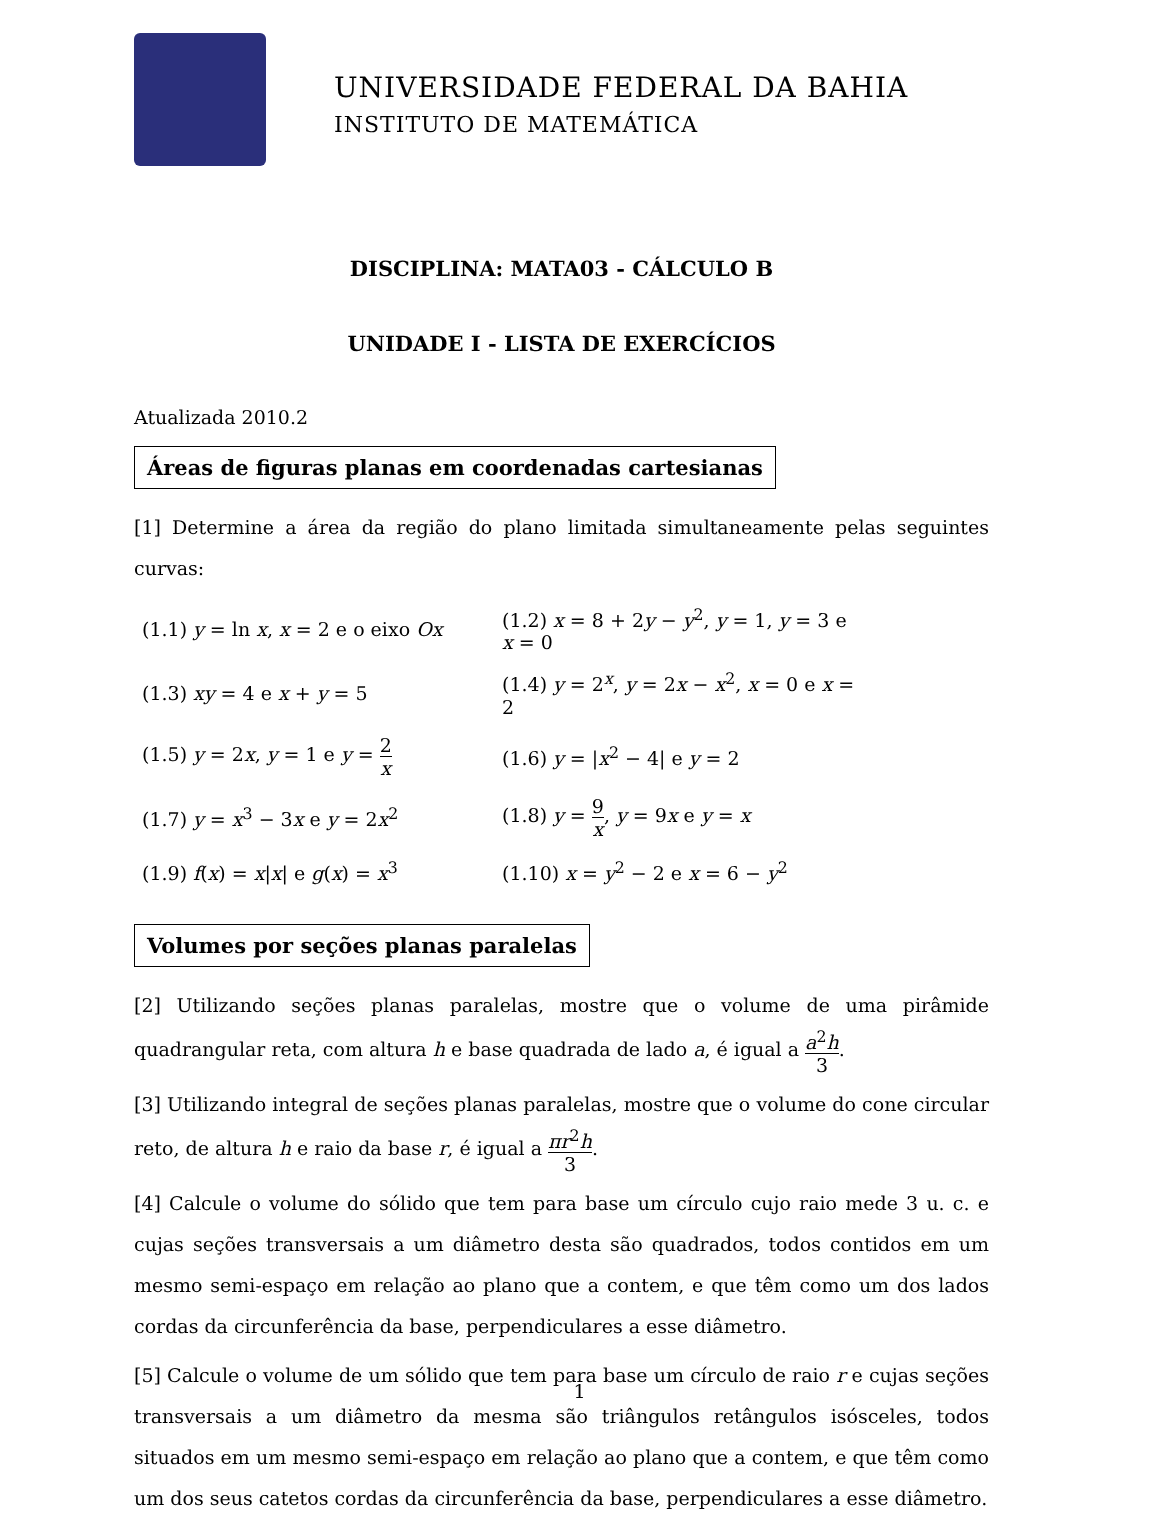UNIVERSIDADE FEDERAL DA BAHIA
INSTITUTO DE MATEMÁTICA
DISCIPLINA: MATA03 - CÁLCULO B
UNIDADE I - LISTA DE EXERCÍCIOS
Atualizada 2010.2
Áreas de figuras planas em coordenadas cartesianas
[1] Determine a área da região do plano limitada simultaneamente pelas seguintes curvas:
| (1.1) y = ln x , x = 2 e o eixo Ox | (1.2) x = 8 + 2 y − y<sup>2</sup>, y = 1, y = 3 e x = 0 |
| (1.3) xy = 4 e x + y = 5 | (1.4) y = 2<sup>x</sup>, y = 2 x − x<sup>2</sup>, x = 0 e x = 2 |
| (1.5) y = 2 x , y = 1 e y = 2 x | (1.6) y = / x<sup>2</sup> − 4/ e y = 2 |
| (1.7) y = x<sup>3</sup> − 3 x e y = 2 x<sup>2</sup> | (1.8) y = 9 x , y = 9 x e y = x |
| (1.9) f ( x ) = x / x / e g ( x ) = x<sup>3</sup> | (1.10) x = y<sup>2</sup> − 2 e x = 6 − y<sup>2</sup> |
Volumes por seções planas paralelas
[2] Utilizando seções planas paralelas, mostre que o volume de uma pirâmide quadrangular reta, com altura h e base quadrada de lado a, é igual a a<sup>2</sup>h 3.
[3] Utilizando integral de seções planas paralelas, mostre que o volume do cone circular reto, de altura h e raio da base r, é igual a πr<sup>2</sup>h 3.
[4] Calcule o volume do sólido que tem para base um círculo cujo raio mede 3 u. c. e cujas seções transversais a um diâmetro desta são quadrados, todos contidos em um mesmo semi-espaço em relação ao plano que a contem, e que têm como um dos lados cordas da circunferência da base, perpendiculares a esse diâmetro.
[5] Calcule o volume de um sólido que tem para base um círculo de raio r e cujas seções transversais a um diâmetro da mesma são triângulos retângulos isósceles, todos situados em um mesmo semi-espaço em relação ao plano que a contem, e que têm como um dos seus catetos cordas da circunferência da base, perpendiculares a esse diâmetro.
1